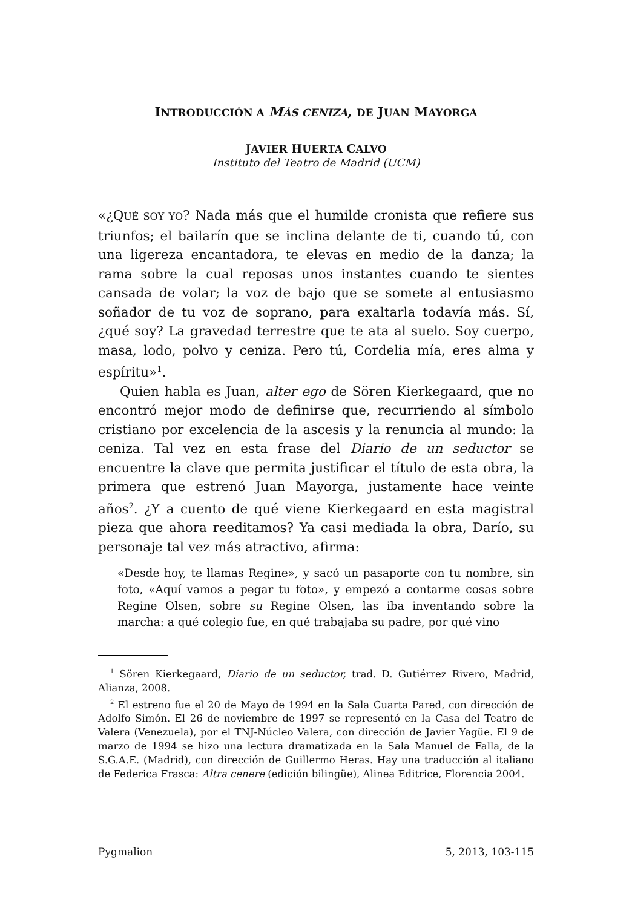INTRODUCCIÓN A MÁS CENIZA, DE JUAN MAYORGA
JAVIER HUERTA CALVO
Instituto del Teatro de Madrid (UCM)
«¿QUÉ SOY YO? Nada más que el humilde cronista que refiere sus triunfos; el bailarín que se inclina delante de ti, cuando tú, con una ligereza encantadora, te elevas en medio de la danza; la rama sobre la cual reposas unos instantes cuando te sientes cansada de volar; la voz de bajo que se somete al entusiasmo soñador de tu voz de soprano, para exaltarla todavía más. Sí, ¿qué soy? La gravedad terrestre que te ata al suelo. Soy cuerpo, masa, lodo, polvo y ceniza. Pero tú, Cordelia mía, eres alma y espíritu»<sup>1</sup>.
Quien habla es Juan, alter ego de Sören Kierkegaard, que no encontró mejor modo de definirse que, recurriendo al símbolo cristiano por excelencia de la ascesis y la renuncia al mundo: la ceniza. Tal vez en esta frase del Diario de un seductor se encuentre la clave que permita justificar el título de esta obra, la primera que estrenó Juan Mayorga, justamente hace veinte años<sup>2</sup>. ¿Y a cuento de qué viene Kierkegaard en esta magistral pieza que ahora reeditamos? Ya casi mediada la obra, Darío, su personaje tal vez más atractivo, afirma:
«Desde hoy, te llamas Regine», y sacó un pasaporte con tu nombre, sin foto, «Aquí vamos a pegar tu foto», y empezó a contarme cosas sobre Regine Olsen, sobre su Regine Olsen, las iba inventando sobre la marcha: a qué colegio fue, en qué trabajaba su padre, por qué vino
<sup>1</sup> Sören Kierkegaard, Diario de un seductor, trad. D. Gutiérrez Rivero, Madrid, Alianza, 2008.
<sup>2</sup> El estreno fue el 20 de Mayo de 1994 en la Sala Cuarta Pared, con dirección de Adolfo Simón. El 26 de noviembre de 1997 se representó en la Casa del Teatro de Valera (Venezuela), por el TNJ-Núcleo Valera, con dirección de Javier Yagüe. El 9 de marzo de 1994 se hizo una lectura dramatizada en la Sala Manuel de Falla, de la S.G.A.E. (Madrid), con dirección de Guillermo Heras. Hay una traducción al italiano de Federica Frasca: Altra cenere (edición bilingüe), Alinea Editrice, Florencia 2004.
Pygmalion 5, 2013, 103-115